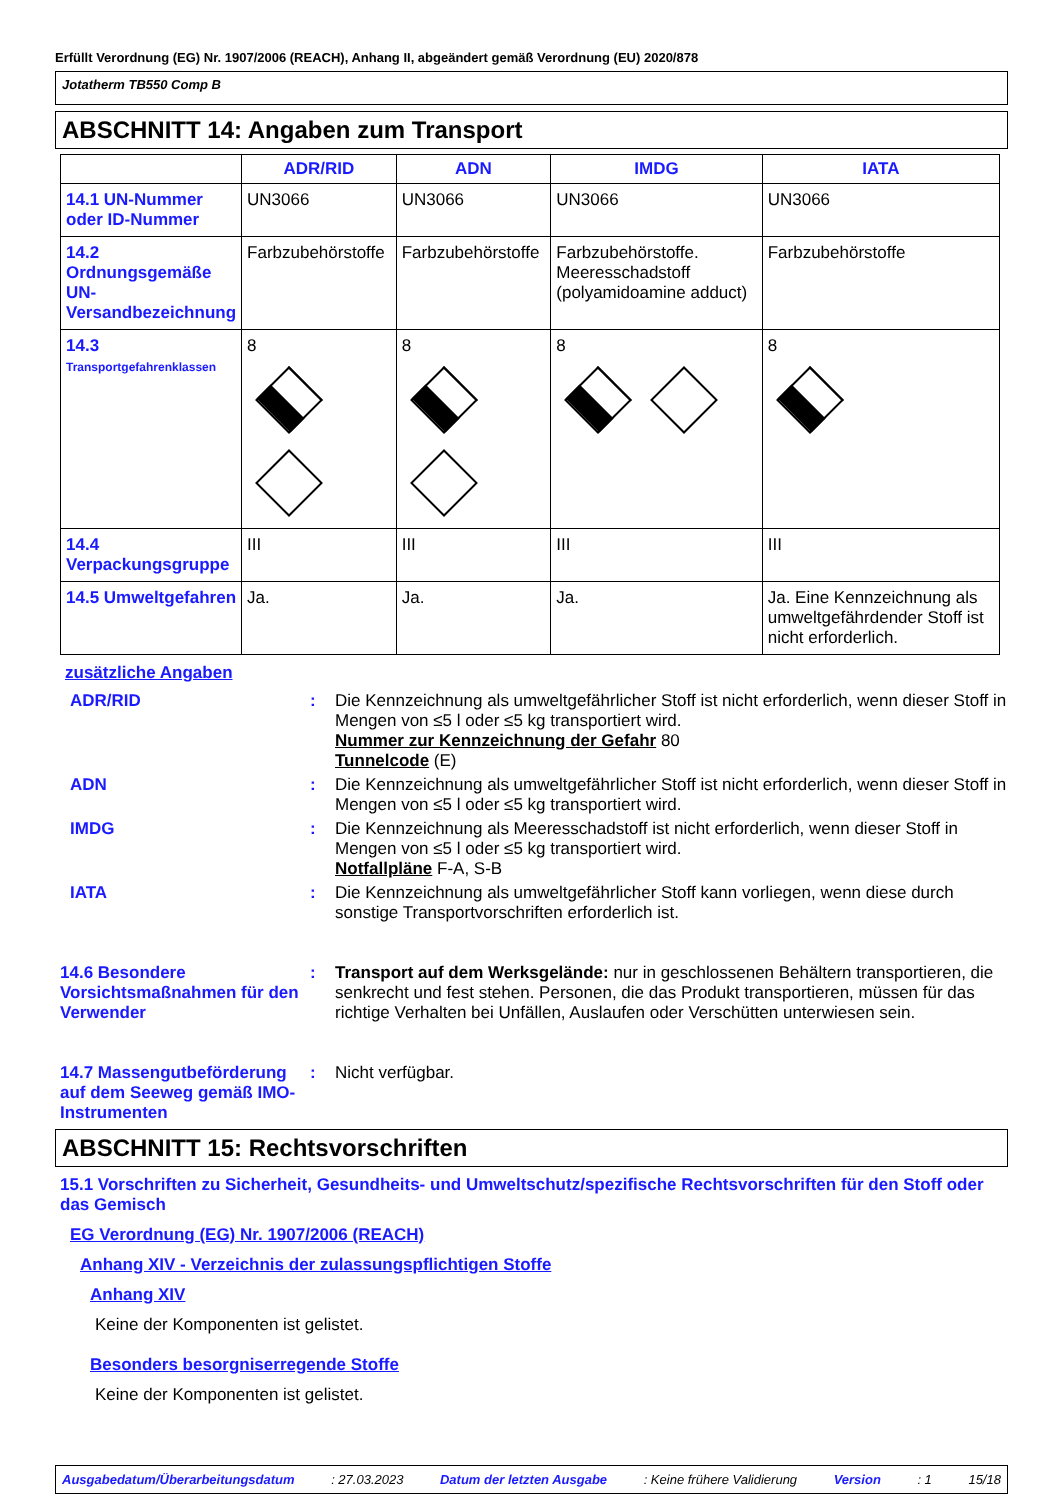Erfüllt Verordnung (EG) Nr. 1907/2006 (REACH), Anhang II, abgeändert gemäß Verordnung (EU) 2020/878
Jotatherm TB550 Comp B
ABSCHNITT 14: Angaben zum Transport
| | ADR/RID | ADN | IMDG | IATA |
| --- | --- | --- | --- | --- |
| 14.1 UN-Nummer oder ID-Nummer | UN3066 | UN3066 | UN3066 | UN3066 |
| 14.2 Ordnungsgemäße UN-Versandbezeichnung | Farbzubehörstoffe | Farbzubehörstoffe | Farbzubehörstoffe. Meeresschadstoff (polyamidoamine adduct) | Farbzubehörstoffe |
| 14.3 Transportgefahrenklassen | 8 | 8 | 8 | 8 |
| 14.4 Verpackungsgruppe | III | III | III | III |
| 14.5 Umweltgefahren | Ja. | Ja. | Ja. | Ja. Eine Kennzeichnung als umweltgefährdender Stoff ist nicht erforderlich. |
zusätzliche Angaben
ADR/RID : Die Kennzeichnung als umweltgefährlicher Stoff ist nicht erforderlich, wenn dieser Stoff in Mengen von ≤5 l oder ≤5 kg transportiert wird.
Nummer zur Kennzeichnung der Gefahr 80
Tunnelcode (E)
ADN : Die Kennzeichnung als umweltgefährlicher Stoff ist nicht erforderlich, wenn dieser Stoff in Mengen von ≤5 l oder ≤5 kg transportiert wird.
IMDG : Die Kennzeichnung als Meeresschadstoff ist nicht erforderlich, wenn dieser Stoff in Mengen von ≤5 l oder ≤5 kg transportiert wird.
Notfallpläne F-A, S-B
IATA : Die Kennzeichnung als umweltgefährlicher Stoff kann vorliegen, wenn diese durch sonstige Transportvorschriften erforderlich ist.
14.6 Besondere Vorsichtsmaßnahmen für den Verwender
: Transport auf dem Werksgelände: nur in geschlossenen Behältern transportieren, die senkrecht und fest stehen. Personen, die das Produkt transportieren, müssen für das richtige Verhalten bei Unfällen, Auslaufen oder Verschütten unterwiesen sein.
14.7 Massengutbeförderung auf dem Seeweg gemäß IMO-Instrumenten
: Nicht verfügbar.
ABSCHNITT 15: Rechtsvorschriften
15.1 Vorschriften zu Sicherheit, Gesundheits- und Umweltschutz/spezifische Rechtsvorschriften für den Stoff oder das Gemisch
EG Verordnung (EG) Nr. 1907/2006 (REACH)
Anhang XIV - Verzeichnis der zulassungspflichtigen Stoffe
Anhang XIV
Keine der Komponenten ist gelistet.
Besonders besorgniserregende Stoffe
Keine der Komponenten ist gelistet.
Ausgabedatum/Überarbeitungsdatum: 27.03.2023 Datum der letzten Ausgabe: Keine frühere Validierung Version: 1 15/18